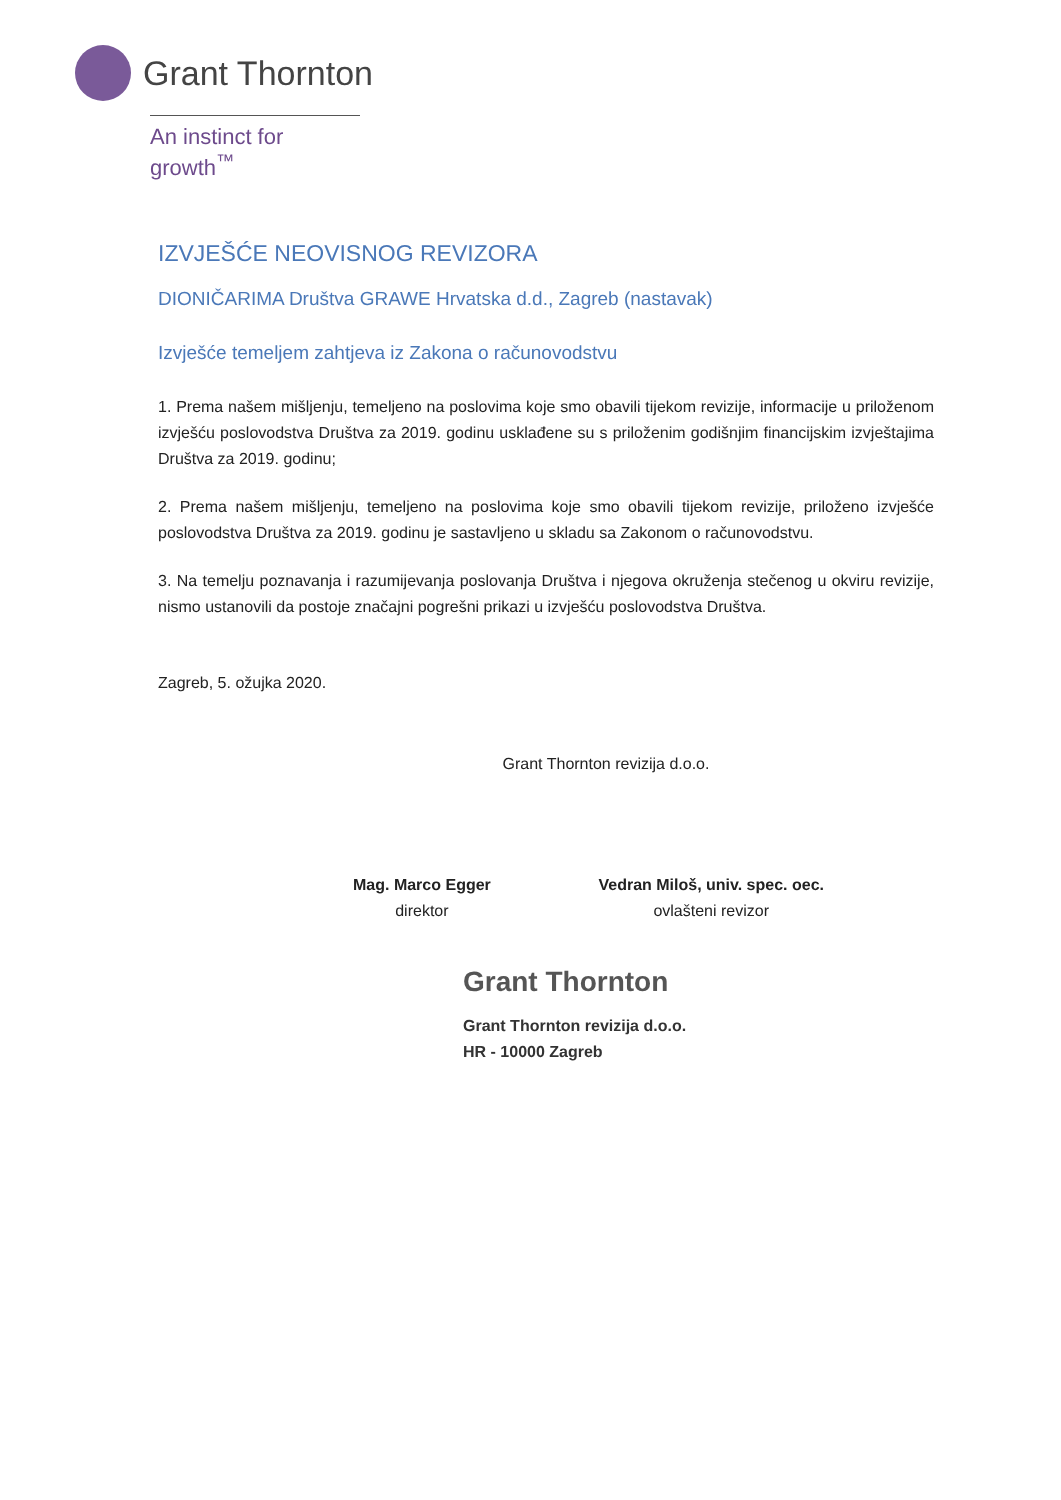Grant Thornton
An instinct for growth<sup>™</sup>
IZVJEŠĆE NEOVISNOG REVIZORA
DIONIČARIMA Društva GRAWE Hrvatska d.d., Zagreb (nastavak)
Izvješće temeljem zahtjeva iz Zakona o računovodstvu
1. Prema našem mišljenju, temeljeno na poslovima koje smo obavili tijekom revizije, informacije u priloženom izvješću poslovodstva Društva za 2019. godinu usklađene su s priloženim godišnjim financijskim izvještajima Društva za 2019. godinu;
2. Prema našem mišljenju, temeljeno na poslovima koje smo obavili tijekom revizije, priloženo izvješće poslovodstva Društva za 2019. godinu je sastavljeno u skladu sa Zakonom o računovodstvu.
3. Na temelju poznavanja i razumijevanja poslovanja Društva i njegova okruženja stečenog u okviru revizije, nismo ustanovili da postoje značajni pogrešni prikazi u izvješću poslovodstva Društva.
Zagreb, 5. ožujka 2020.
Grant Thornton revizija d.o.o.
Mag. Marco Egger
direktor
Vedran Miloš, univ. spec. oec.
ovlašteni revizor
Grant Thornton
Grant Thornton revizija d.o.o.
HR - 10000 Zagreb